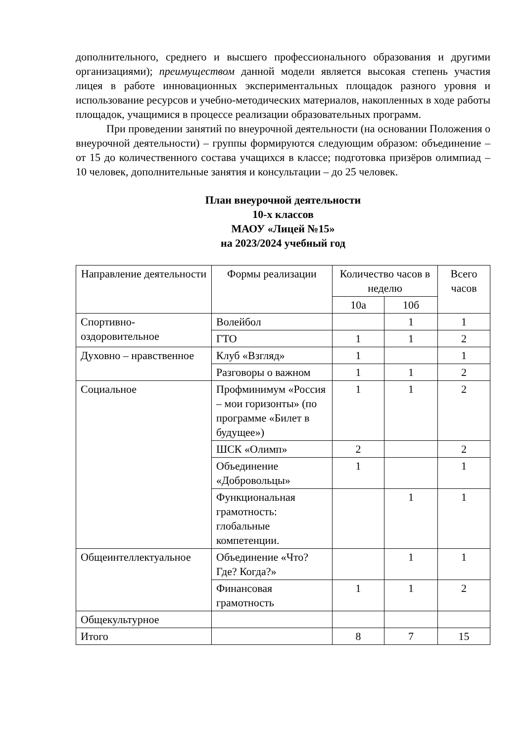дополнительного, среднего и высшего профессионального образования и другими организациями); преимуществом данной модели является высокая степень участия лицея в работе инновационных экспериментальных площадок разного уровня и использование ресурсов и учебно-методических материалов, накопленных в ходе работы площадок, учащимися в процессе реализации образовательных программ.
При проведении занятий по внеурочной деятельности (на основании Положения о внеурочной деятельности) – группы формируются следующим образом: объединение – от 15 до количественного состава учащихся в классе; подготовка призёров олимпиад – 10 человек, дополнительные занятия и консультации – до 25 человек.
План внеурочной деятельности
10-х классов
МАОУ «Лицей №15»
на 2023/2024 учебный год
| Направление деятельности | Формы реализации | Количество часов в неделю | | Всего часов |
| --- | --- | --- | --- | --- |
| | | 10а | 10б | |
| Спортивно-оздоровительное | Волейбол | | 1 | 1 |
| | ГТО | 1 | 1 | 2 |
| Духовно – нравственное | Клуб «Взгляд» | 1 | | 1 |
| | Разговоры о важном | 1 | 1 | 2 |
| Социальное | Профминимум «Россия – мои горизонты» (по программе «Билет в будущее») | 1 | 1 | 2 |
| | ШСК «Олимп» | 2 | | 2 |
| | Объединение «Добровольцы» | 1 | | 1 |
| | Функциональная грамотность: глобальные компетенции. | | 1 | 1 |
| Общеинтеллектуальное | Объединение «Что? Где? Когда?» | | 1 | 1 |
| | Финансовая грамотность | 1 | 1 | 2 |
| Общекультурное | | | | |
| Итого | | 8 | 7 | 15 |